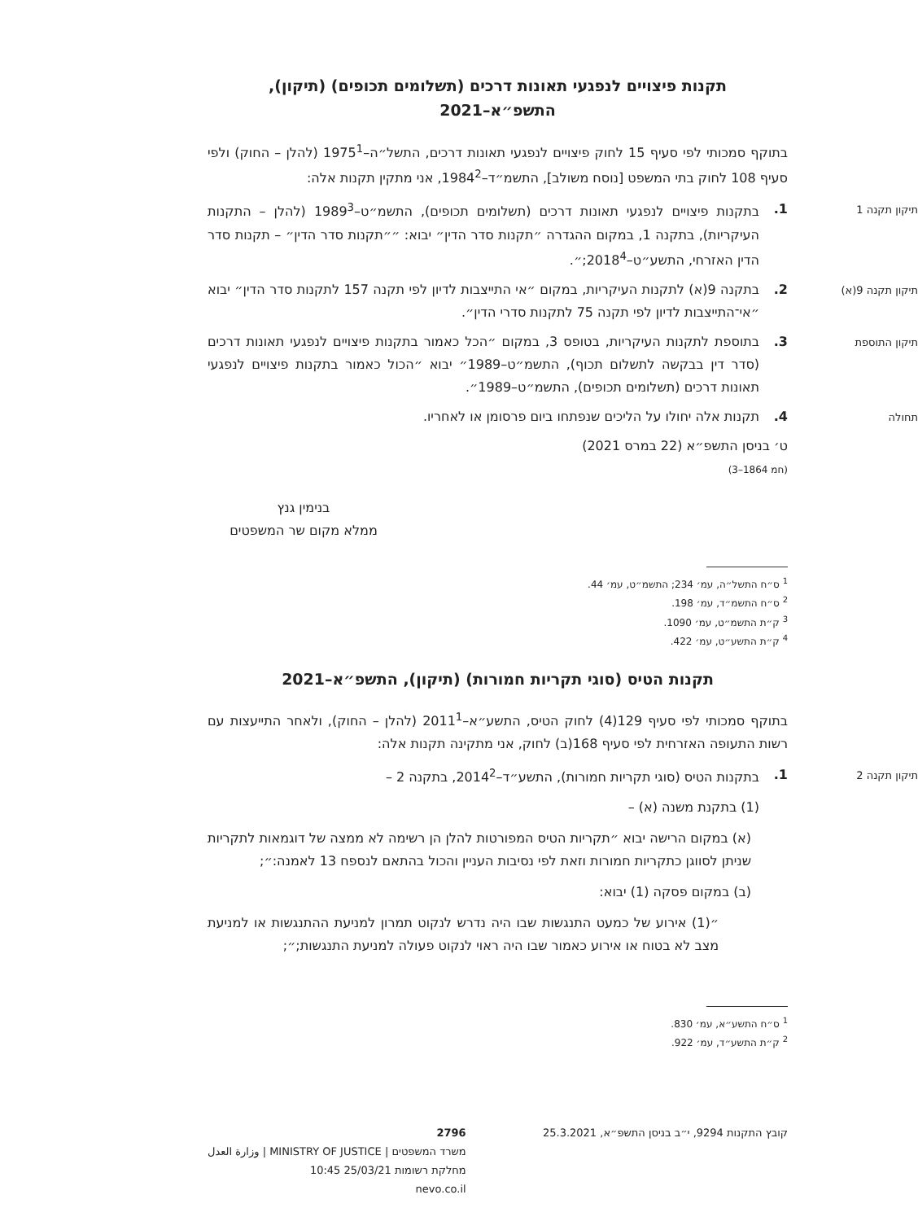תקנות פיצויים לנפגעי תאונות דרכים (תשלומים תכופים) (תיקון),
התשפ״א–2021
בתוקף סמכותי לפי סעיף 15 לחוק פיצויים לנפגעי תאונות דרכים, התשל״ה–1975<sup>1</sup> (להלן – החוק) ולפי סעיף 108 לחוק בתי המשפט [נוסח משולב], התשמ״ד–1984<sup>2</sup>, אני מתקין תקנות אלה:
תיקון תקנה 1 1. בתקנות פיצויים לנפגעי תאונות דרכים (תשלומים תכופים), התשמ״ט–1989<sup>3</sup> (להלן – התקנות העיקריות), בתקנה 1, במקום ההגדרה ״תקנות סדר הדין״ יבוא: ״״תקנות סדר הדין״ – תקנות סדר הדין האזרחי, התשע״ט–2018<sup>4</sup>;״.
תיקון תקנה 9(א) 2. בתקנה 9(א) לתקנות העיקריות, במקום ״אי התייצבות לדיון לפי תקנה 157 לתקנות סדר הדין״ יבוא ״אי־התייצבות לדיון לפי תקנה 75 לתקנות סדרי הדין״.
תיקון התוספת 3. בתוספת לתקנות העיקריות, בטופס 3, במקום ״הכל כאמור בתקנות פיצויים לנפגעי תאונות דרכים (סדר דין בבקשה לתשלום תכוף), התשמ״ט–1989״ יבוא ״הכול כאמור בתקנות פיצויים לנפגעי תאונות דרכים (תשלומים תכופים), התשמ״ט–1989״.
תחולה 4. תקנות אלה יחולו על הליכים שנפתחו ביום פרסומן או לאחריו.
ט׳ בניסן התשפ״א (22 במרס 2021)
(חמ 1864–3)
בנימין גנץ
ממלא מקום שר המשפטים
<sup>1</sup> ס״ח התשל״ה, עמ׳ 234; התשמ״ט, עמ׳ 44.
<sup>2</sup> ס״ח התשמ״ד, עמ׳ 198.
<sup>3</sup> ק״ת התשמ״ט, עמ׳ 1090.
<sup>4</sup> ק״ת התשע״ט, עמ׳ 422.
תקנות הטיס (סוגי תקריות חמורות) (תיקון), התשפ״א–2021
בתוקף סמכותי לפי סעיף 129(4) לחוק הטיס, התשע״א–2011<sup>1</sup> (להלן – החוק), ולאחר התייעצות עם רשות התעופה האזרחית לפי סעיף 168(ב) לחוק, אני מתקינה תקנות אלה:
תיקון תקנה 2 1. בתקנות הטיס (סוגי תקריות חמורות), התשע״ד–2014<sup>2</sup>, בתקנה 2 –
(1) בתקנת משנה (א) –
(א) במקום הרישה יבוא ״תקריות הטיס המפורטות להלן הן רשימה לא ממצה של דוגמאות לתקריות שניתן לסווגן כתקריות חמורות וזאת לפי נסיבות העניין והכול בהתאם לנספח 13 לאמנה:״;
(ב) במקום פסקה (1) יבוא:
״(1) אירוע של כמעט התנגשות שבו היה נדרש לנקוט תמרון למניעת ההתנגשות או למניעת מצב לא בטוח או אירוע כאמור שבו היה ראוי לנקוט פעולה למניעת התנגשות;״;
<sup>1</sup> ס״ח התשע״א, עמ׳ 830.
<sup>2</sup> ק״ת התשע״ד, עמ׳ 922.
קובץ התקנות 9294, י״ב בניסן התשפ״א, 25.3.2021 2796
משרד המשפטים | MINISTRY OF JUSTICE | وزارة العدل
מחלקת רשומות 25/03/21 10:45
nevo.co.il